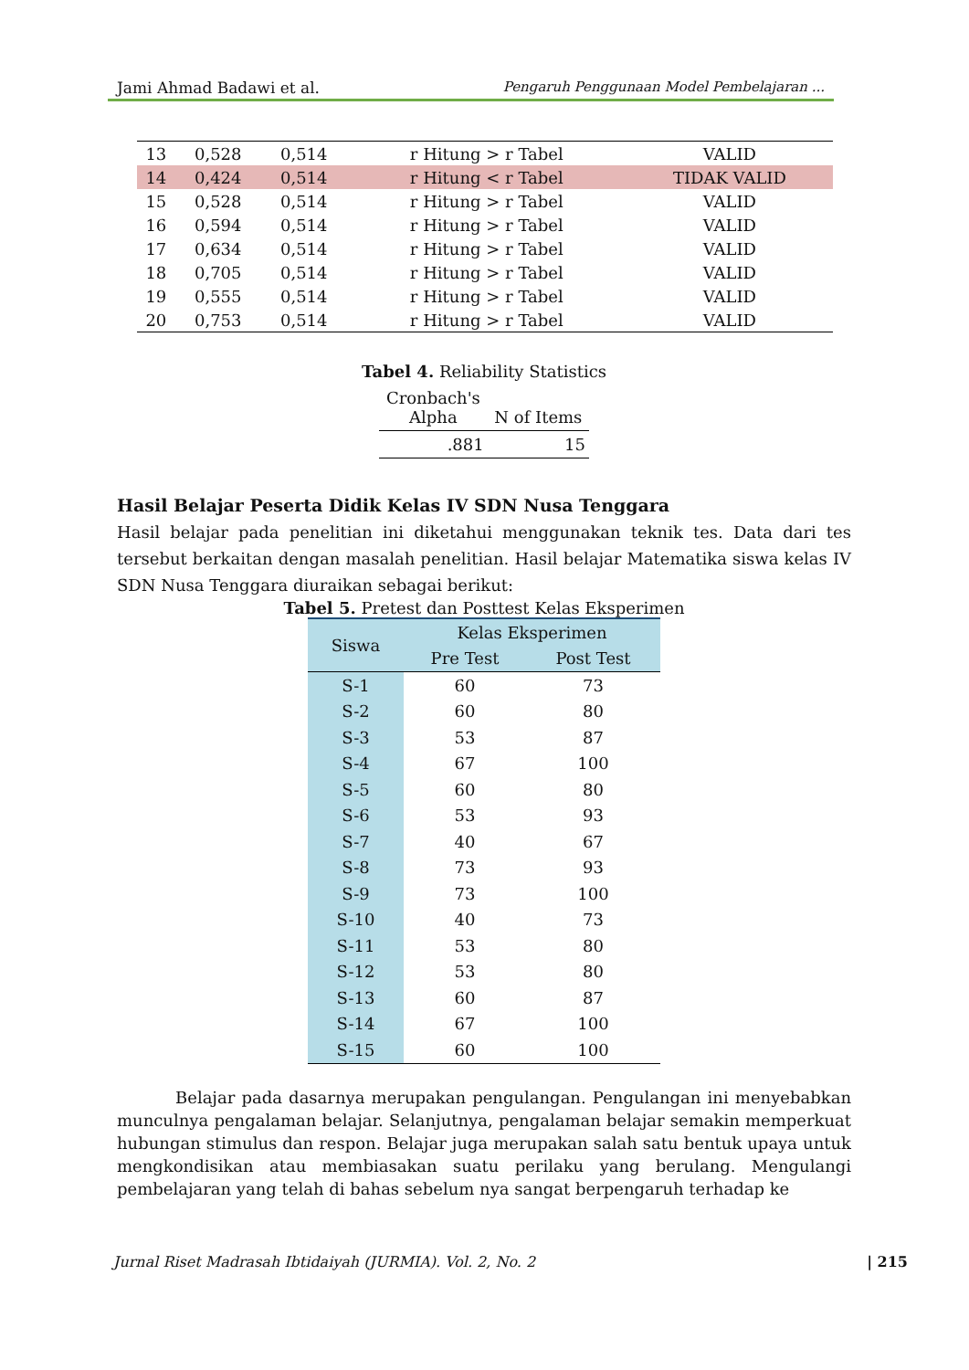Jami Ahmad Badawi et al. Pengaruh Penggunaan Model Pembelajaran ...
| 13 | 0,528 | 0,514 | r Hitung > r Tabel | VALID |
| 14 | 0,424 | 0,514 | r Hitung < r Tabel | TIDAK VALID |
| 15 | 0,528 | 0,514 | r Hitung > r Tabel | VALID |
| 16 | 0,594 | 0,514 | r Hitung > r Tabel | VALID |
| 17 | 0,634 | 0,514 | r Hitung > r Tabel | VALID |
| 18 | 0,705 | 0,514 | r Hitung > r Tabel | VALID |
| 19 | 0,555 | 0,514 | r Hitung > r Tabel | VALID |
| 20 | 0,753 | 0,514 | r Hitung > r Tabel | VALID |
Tabel 4. Reliability Statistics
| Cronbach's Alpha | N of Items |
| .881 | 15 |
Hasil Belajar Peserta Didik Kelas IV SDN Nusa Tenggara
Hasil belajar pada penelitian ini diketahui menggunakan teknik tes. Data dari tes tersebut berkaitan dengan masalah penelitian. Hasil belajar Matematika siswa kelas IV SDN Nusa Tenggara diuraikan sebagai berikut:
Tabel 5. Pretest dan Posttest Kelas Eksperimen
| Siswa | Kelas Eksperimen | |
| --- | --- | --- |
| | Pre Test | Post Test |
| S-1 | 60 | 73 |
| S-2 | 60 | 80 |
| S-3 | 53 | 87 |
| S-4 | 67 | 100 |
| S-5 | 60 | 80 |
| S-6 | 53 | 93 |
| S-7 | 40 | 67 |
| S-8 | 73 | 93 |
| S-9 | 73 | 100 |
| S-10 | 40 | 73 |
| S-11 | 53 | 80 |
| S-12 | 53 | 80 |
| S-13 | 60 | 87 |
| S-14 | 67 | 100 |
| S-15 | 60 | 100 |
Belajar pada dasarnya merupakan pengulangan. Pengulangan ini menyebabkan munculnya pengalaman belajar. Selanjutnya, pengalaman belajar semakin memperkuat hubungan stimulus dan respon. Belajar juga merupakan salah satu bentuk upaya untuk mengkondisikan atau membiasakan suatu perilaku yang berulang. Mengulangi pembelajaran yang telah di bahas sebelum nya sangat berpengaruh terhadap ke
Jurnal Riset Madrasah Ibtidaiyah (JURMIA). Vol. 2, No. 2 | 215